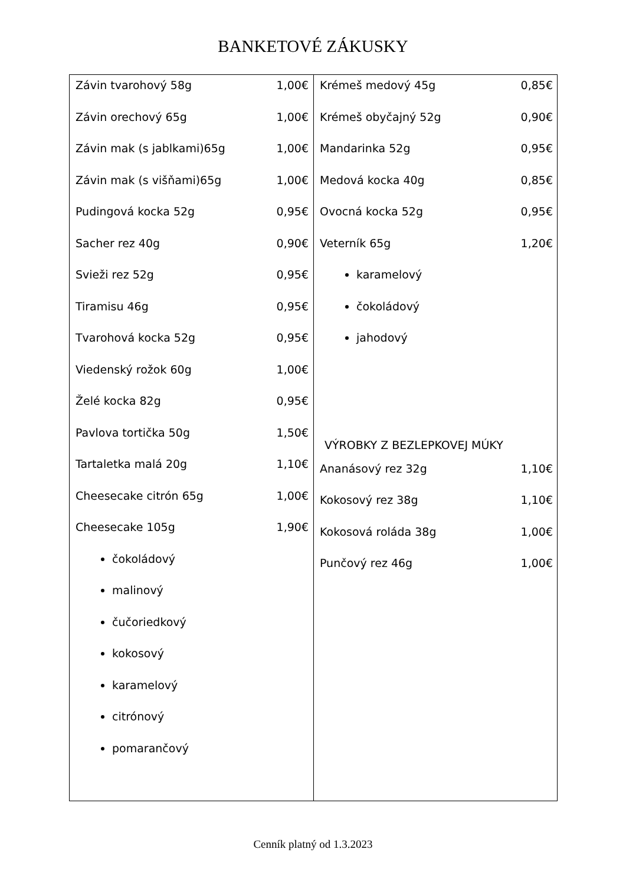BANKETOVÉ ZÁKUSKY
Závin tvarohový 58g 1,00€
Závin orechový 65g 1,00€
Závin mak (s jablkami)65g 1,00€
Závin mak (s višňami)65g 1,00€
Pudingová kocka 52g 0,95€
Sacher rez 40g 0,90€
Svieži rez 52g 0,95€
Tiramisu 46g 0,95€
Tvarohová kocka 52g 0,95€
Viedenský rožok 60g 1,00€
Želé kocka 82g 0,95€
Pavlova tortička 50g 1,50€
Tartaletka malá 20g 1,10€
Cheesecake citrón 65g 1,00€
Cheesecake 105g 1,90€
čokoládový
malinový
čučoriedkový
kokosový
karamelový
citrónový
pomarančový
Krémeš medový 45g 0,85€
Krémeš obyčajný 52g 0,90€
Mandarinka 52g 0,95€
Medová kocka 40g 0,85€
Ovocná kocka 52g 0,95€
Veterník 65g 1,20€
karamelový
čokoládový
jahodový
VÝROBKY Z BEZLEPKOVEJ MÚKY
Ananásový rez 32g 1,10€
Kokosový rez 38g 1,10€
Kokosová roláda 38g 1,00€
Punčový rez 46g 1,00€
Cenník platný od 1.3.2023